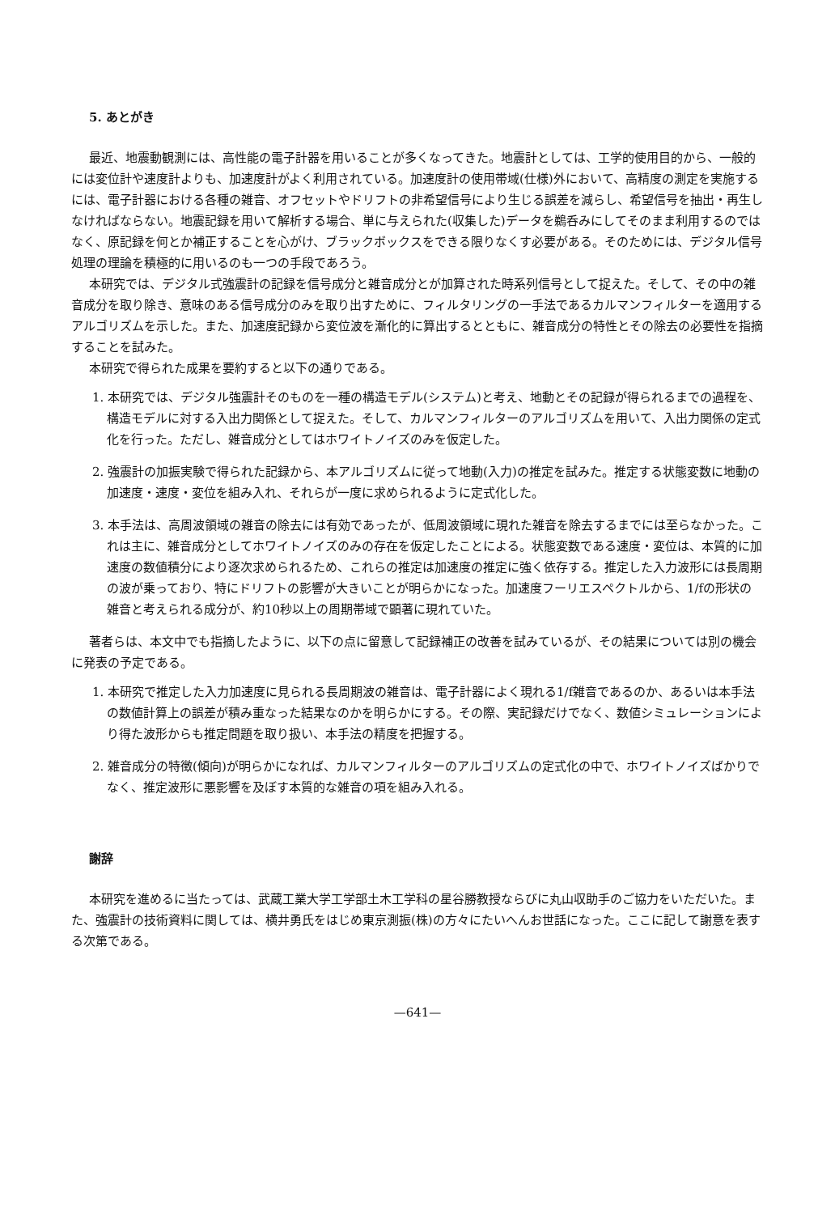5. あとがき
最近、地震動観測には、高性能の電子計器を用いることが多くなってきた。地震計としては、工学的使用目的から、一般的には変位計や速度計よりも、加速度計がよく利用されている。加速度計の使用帯域(仕様)外において、高精度の測定を実施するには、電子計器における各種の雑音、オフセットやドリフトの非希望信号により生じる誤差を減らし、希望信号を抽出・再生しなければならない。地震記録を用いて解析する場合、単に与えられた(収集した)データを鵜呑みにしてそのまま利用するのではなく、原記録を何とか補正することを心がけ、ブラックボックスをできる限りなくす必要がある。そのためには、デジタル信号処理の理論を積極的に用いるのも一つの手段であろう。
本研究では、デジタル式強震計の記録を信号成分と雑音成分とが加算された時系列信号として捉えた。そして、その中の雑音成分を取り除き、意味のある信号成分のみを取り出すために、フィルタリングの一手法であるカルマンフィルターを適用するアルゴリズムを示した。また、加速度記録から変位波を漸化的に算出するとともに、雑音成分の特性とその除去の必要性を指摘することを試みた。
本研究で得られた成果を要約すると以下の通りである。
1. 本研究では、デジタル強震計そのものを一種の構造モデル(システム)と考え、地動とその記録が得られるまでの過程を、構造モデルに対する入出力関係として捉えた。そして、カルマンフィルターのアルゴリズムを用いて、入出力関係の定式化を行った。ただし、雑音成分としてはホワイトノイズのみを仮定した。
2. 強震計の加振実験で得られた記録から、本アルゴリズムに従って地動(入力)の推定を試みた。推定する状態変数に地動の加速度・速度・変位を組み入れ、それらが一度に求められるように定式化した。
3. 本手法は、高周波領域の雑音の除去には有効であったが、低周波領域に現れた雑音を除去するまでには至らなかった。これは主に、雑音成分としてホワイトノイズのみの存在を仮定したことによる。状態変数である速度・変位は、本質的に加速度の数値積分により逐次求められるため、これらの推定は加速度の推定に強く依存する。推定した入力波形には長周期の波が乗っており、特にドリフトの影響が大きいことが明らかになった。加速度フーリエスペクトルから、1/fの形状の雑音と考えられる成分が、約10秒以上の周期帯域で顕著に現れていた。
著者らは、本文中でも指摘したように、以下の点に留意して記録補正の改善を試みているが、その結果については別の機会に発表の予定である。
1. 本研究で推定した入力加速度に見られる長周期波の雑音は、電子計器によく現れる1/f雑音であるのか、あるいは本手法の数値計算上の誤差が積み重なった結果なのかを明らかにする。その際、実記録だけでなく、数値シミュレーションにより得た波形からも推定問題を取り扱い、本手法の精度を把握する。
2. 雑音成分の特徴(傾向)が明らかになれば、カルマンフィルターのアルゴリズムの定式化の中で、ホワイトノイズばかりでなく、推定波形に悪影響を及ぼす本質的な雑音の項を組み入れる。
謝辞
本研究を進めるに当たっては、武蔵工業大学工学部土木工学科の星谷勝教授ならびに丸山収助手のご協力をいただいた。また、強震計の技術資料に関しては、横井勇氏をはじめ東京測振(株)の方々にたいへんお世話になった。ここに記して謝意を表する次第である。
—641—